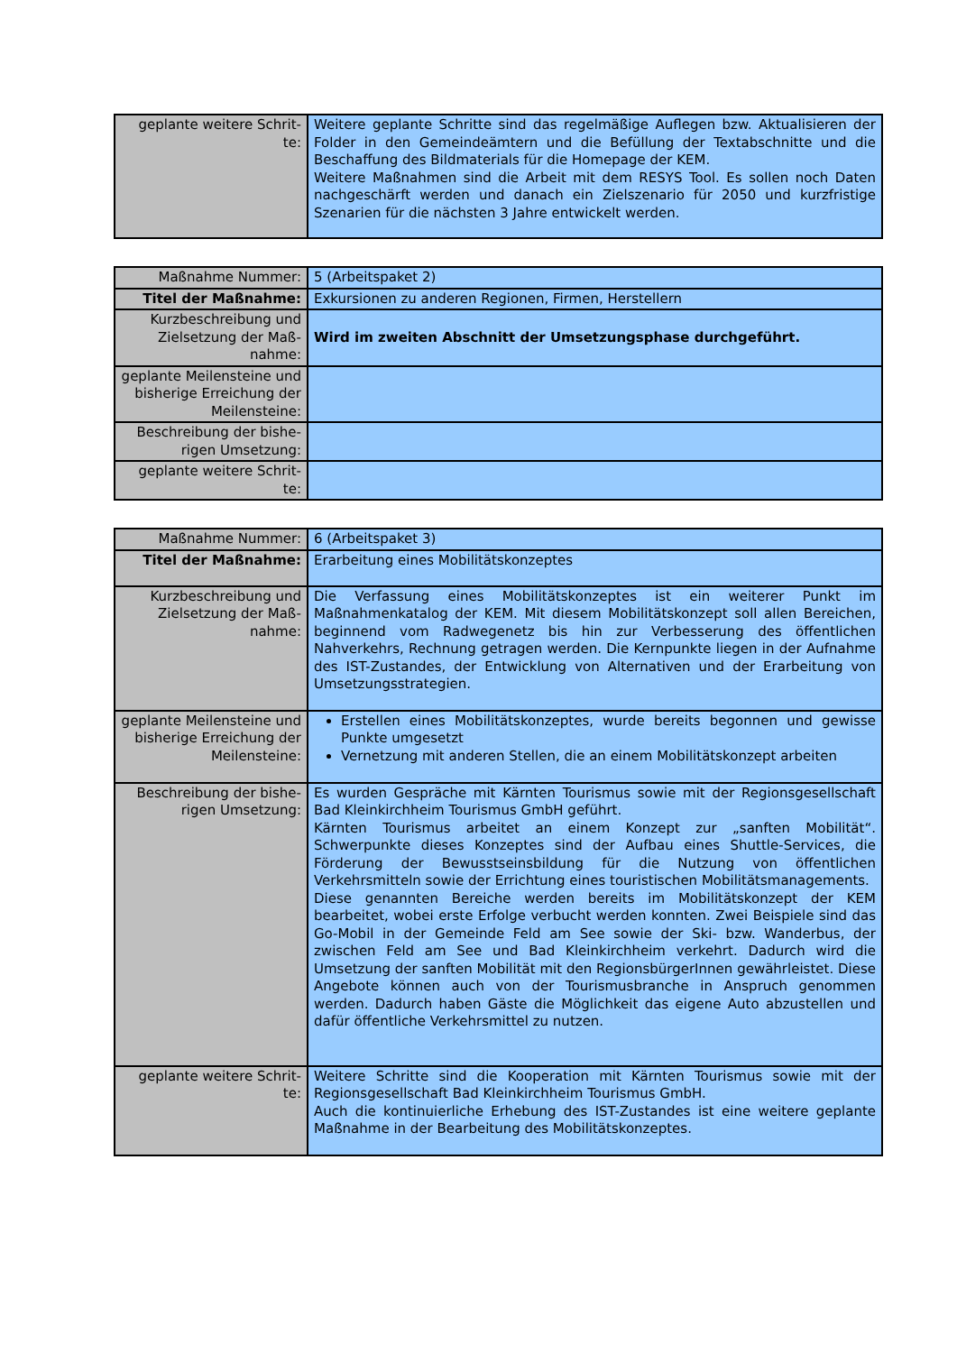| geplante weitere Schrit-te: | Weitere geplante Schritte sind das regelmäßige Auflegen bzw. Aktualisieren der Folder in den Gemeindeämtern und die Befüllung der Textabschnitte und die Beschaffung des Bildmaterials für die Homepage der KEM. Weitere Maßnahmen sind die Arbeit mit dem RESYS Tool. Es sollen noch Daten nachgeschärft werden und danach ein Zielszenario für 2050 und kurzfristige Szenarien für die nächsten 3 Jahre entwickelt werden. |
| Maßnahme Nummer: | 5 (Arbeitspaket 2) |
| Titel der Maßnahme: | Exkursionen zu anderen Regionen, Firmen, Herstellern |
| Kurzbeschreibung und Zielsetzung der Maß-nahme: | Wird im zweiten Abschnitt der Umsetzungsphase durchgeführt. |
| geplante Meilensteine und bisherige Erreichung der Meilensteine: | |
| Beschreibung der bishe-rigen Umsetzung: | |
| geplante weitere Schrit-te: | |
| Maßnahme Nummer: | 6 (Arbeitspaket 3) |
| Titel der Maßnahme: | Erarbeitung eines Mobilitätskonzeptes |
| Kurzbeschreibung und Zielsetzung der Maß-nahme: | Die Verfassung eines Mobilitätskonzeptes ist ein weiterer Punkt im Maßnahmenkatalog der KEM. Mit diesem Mobilitätskonzept soll allen Bereichen, beginnend vom Radwegenetz bis hin zur Verbesserung des öffentlichen Nahverkehrs, Rechnung getragen werden. Die Kernpunkte liegen in der Aufnahme des IST-Zustandes, der Entwicklung von Alternativen und der Erarbeitung von Umsetzungsstrategien. |
| geplante Meilensteine und bisherige Erreichung der Meilensteine: | Erstellen eines Mobilitätskonzeptes, wurde bereits begonnen und gewisse Punkte umgesetzt Vernetzung mit anderen Stellen, die an einem Mobilitätskonzept arbeiten |
| Beschreibung der bishe-rigen Umsetzung: | Es wurden Gespräche mit Kärnten Tourismus sowie mit der Regionsgesellschaft Bad Kleinkirchheim Tourismus GmbH geführt. Kärnten Tourismus arbeitet an einem Konzept zur „sanften Mobilität“. Schwerpunkte dieses Konzeptes sind der Aufbau eines Shuttle-Services, die Förderung der Bewusstseinsbildung für die Nutzung von öffentlichen Verkehrsmitteln sowie der Errichtung eines touristischen Mobilitätsmanagements. Diese genannten Bereiche werden bereits im Mobilitätskonzept der KEM bearbeitet, wobei erste Erfolge verbucht werden konnten. Zwei Beispiele sind das Go-Mobil in der Gemeinde Feld am See sowie der Ski- bzw. Wanderbus, der zwischen Feld am See und Bad Kleinkirchheim verkehrt. Dadurch wird die Umsetzung der sanften Mobilität mit den RegionsbürgerInnen gewährleistet. Diese Angebote können auch von der Tourismusbranche in Anspruch genommen werden. Dadurch haben Gäste die Möglichkeit das eigene Auto abzustellen und dafür öffentliche Verkehrsmittel zu nutzen. |
| geplante weitere Schrit-te: | Weitere Schritte sind die Kooperation mit Kärnten Tourismus sowie mit der Regionsgesellschaft Bad Kleinkirchheim Tourismus GmbH. Auch die kontinuierliche Erhebung des IST-Zustandes ist eine weitere geplante Maßnahme in der Bearbeitung des Mobilitätskonzeptes. |